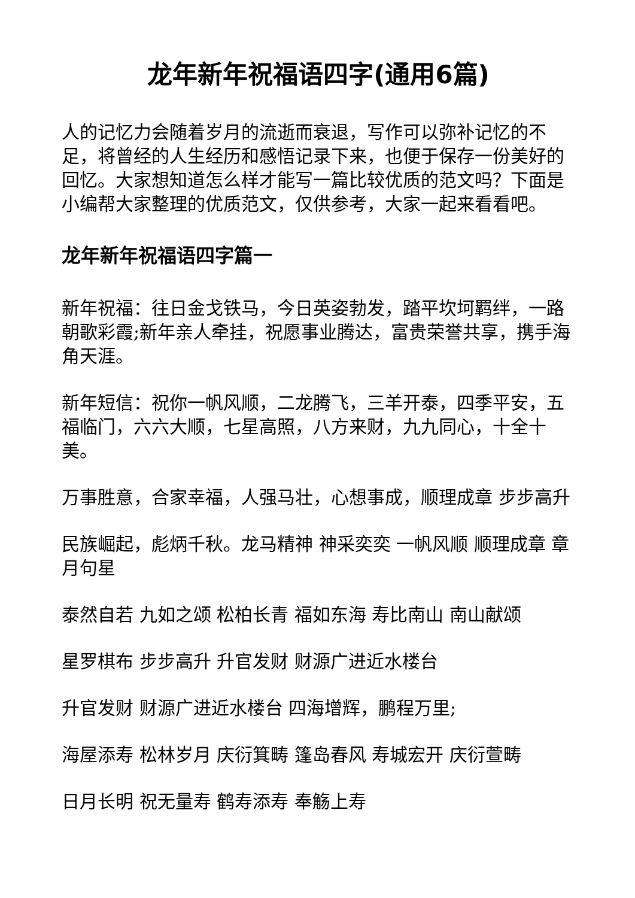龙年新年祝福语四字(通用6篇)
人的记忆力会随着岁月的流逝而衰退，写作可以弥补记忆的不足，将曾经的人生经历和感悟记录下来，也便于保存一份美好的回忆。大家想知道怎么样才能写一篇比较优质的范文吗？下面是小编帮大家整理的优质范文，仅供参考，大家一起来看看吧。
龙年新年祝福语四字篇一
新年祝福：往日金戈铁马，今日英姿勃发，踏平坎坷羁绊，一路朝歌彩霞;新年亲人牵挂，祝愿事业腾达，富贵荣誉共享，携手海角天涯。
新年短信：祝你一帆风顺，二龙腾飞，三羊开泰，四季平安，五福临门，六六大顺，七星高照，八方来财，九九同心，十全十美。
万事胜意，合家幸福，人强马壮，心想事成，顺理成章 步步高升
民族崛起，彪炳千秋。龙马精神 神采奕奕 一帆风顺 顺理成章 章月句星
泰然自若 九如之颂 松柏长青 福如东海 寿比南山 南山献颂
星罗棋布 步步高升 升官发财 财源广进近水楼台
升官发财 财源广进近水楼台 四海增辉，鹏程万里;
海屋添寿 松林岁月 庆衍箕畴 篷岛春风 寿城宏开 庆衍萱畴
日月长明 祝无量寿 鹤寿添寿 奉觞上寿